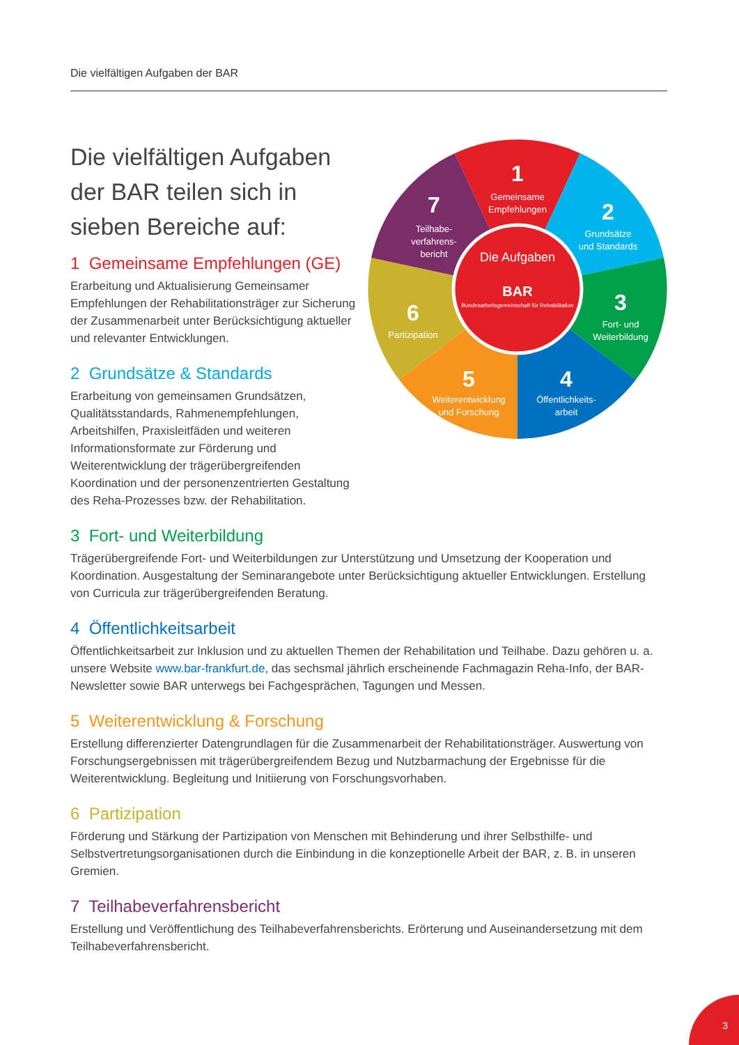Die vielfältigen Aufgaben der BAR
Die vielfältigen Aufgaben der BAR teilen sich in sieben Bereiche auf:
1 Gemeinsame Empfehlungen (GE)
Erarbeitung und Aktualisierung Gemeinsamer Empfehlungen der Rehabilitationsträger zur Sicherung der Zusammenarbeit unter Berücksichtigung aktueller und relevanter Entwicklungen.
2 Grundsätze & Standards
Erarbeitung von gemeinsamen Grundsätzen, Qualitätsstandards, Rahmenempfehlungen, Arbeitshilfen, Praxisleitfäden und weiteren Informationsformate zur Förderung und Weiterentwicklung der trägerübergreifenden Koordination und der personenzentrierten Gestaltung des Reha-Prozesses bzw. der Rehabilitation.
Die Aufgaben
BAR
Bundesarbeitsgemeinschaft für Rehabilitation
1
Gemeinsame
Empfehlungen
2
Grundsätze
und Standards
3
Fort- und
Weiterbildung
4
Öffentlichkeits-
arbeit
5
Weiterentwicklung
und Forschung
6
Partizipation
7
Teilhabe-
verfahrens-
bericht
3 Fort- und Weiterbildung
Trägerübergreifende Fort- und Weiterbildungen zur Unterstützung und Umsetzung der Kooperation und Koordination. Ausgestaltung der Seminarangebote unter Berücksichtigung aktueller Entwicklungen. Erstellung von Curricula zur trägerübergreifenden Beratung.
4 Öffentlichkeitsarbeit
Öffentlichkeitsarbeit zur Inklusion und zu aktuellen Themen der Rehabilitation und Teilhabe. Dazu gehören u. a. unsere Website www.bar-frankfurt.de, das sechsmal jährlich erscheinende Fachmagazin Reha-Info, der BAR-Newsletter sowie BAR unterwegs bei Fachgesprächen, Tagungen und Messen.
5 Weiterentwicklung & Forschung
Erstellung differenzierter Datengrundlagen für die Zusammenarbeit der Rehabilitationsträger. Auswertung von Forschungsergebnissen mit trägerübergreifendem Bezug und Nutzbarmachung der Ergebnisse für die Weiterentwicklung. Begleitung und Initiierung von Forschungsvorhaben.
6 Partizipation
Förderung und Stärkung der Partizipation von Menschen mit Behinderung und ihrer Selbsthilfe- und Selbstvertretungsorganisationen durch die Einbindung in die konzeptionelle Arbeit der BAR, z. B. in unseren Gremien.
7 Teilhabeverfahrensbericht
Erstellung und Veröffentlichung des Teilhabeverfahrensberichts. Erörterung und Auseinandersetzung mit dem Teilhabeverfahrensbericht.
3